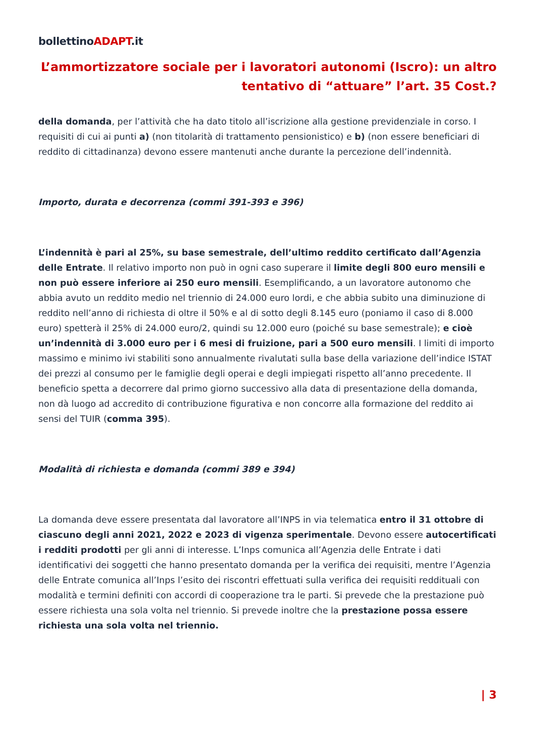bollettinoADAPT.it
L’ammortizzatore sociale per i lavoratori autonomi (Iscro): un altro tentativo di “attuare” l’art. 35 Cost.?
della domanda, per l’attività che ha dato titolo all’iscrizione alla gestione previdenziale in corso. I requisiti di cui ai punti a) (non titolarità di trattamento pensionistico) e b) (non essere beneficiari di reddito di cittadinanza) devono essere mantenuti anche durante la percezione dell’indennità.
Importo, durata e decorrenza (commi 391-393 e 396)
L’indennità è pari al 25%, su base semestrale, dell’ultimo reddito certificato dall’Agenzia delle Entrate. Il relativo importo non può in ogni caso superare il limite degli 800 euro mensili e non può essere inferiore ai 250 euro mensili. Esemplificando, a un lavoratore autonomo che abbia avuto un reddito medio nel triennio di 24.000 euro lordi, e che abbia subito una diminuzione di reddito nell’anno di richiesta di oltre il 50% e al di sotto degli 8.145 euro (poniamo il caso di 8.000 euro) spetterà il 25% di 24.000 euro/2, quindi su 12.000 euro (poiché su base semestrale); e cioè un’indennità di 3.000 euro per i 6 mesi di fruizione, pari a 500 euro mensili. I limiti di importo massimo e minimo ivi stabiliti sono annualmente rivalutati sulla base della variazione dell’indice ISTAT dei prezzi al consumo per le famiglie degli operai e degli impiegati rispetto all’anno precedente. Il beneficio spetta a decorrere dal primo giorno successivo alla data di presentazione della domanda, non dà luogo ad accredito di contribuzione figurativa e non concorre alla formazione del reddito ai sensi del TUIR (comma 395).
Modalità di richiesta e domanda (commi 389 e 394)
La domanda deve essere presentata dal lavoratore all’INPS in via telematica entro il 31 ottobre di ciascuno degli anni 2021, 2022 e 2023 di vigenza sperimentale. Devono essere autocertificati i redditi prodotti per gli anni di interesse. L’Inps comunica all’Agenzia delle Entrate i dati identificativi dei soggetti che hanno presentato domanda per la verifica dei requisiti, mentre l’Agenzia delle Entrate comunica all’Inps l’esito dei riscontri effettuati sulla verifica dei requisiti reddituali con modalità e termini definiti con accordi di cooperazione tra le parti. Si prevede che la prestazione può essere richiesta una sola volta nel triennio. Si prevede inoltre che la prestazione possa essere richiesta una sola volta nel triennio.
| 3